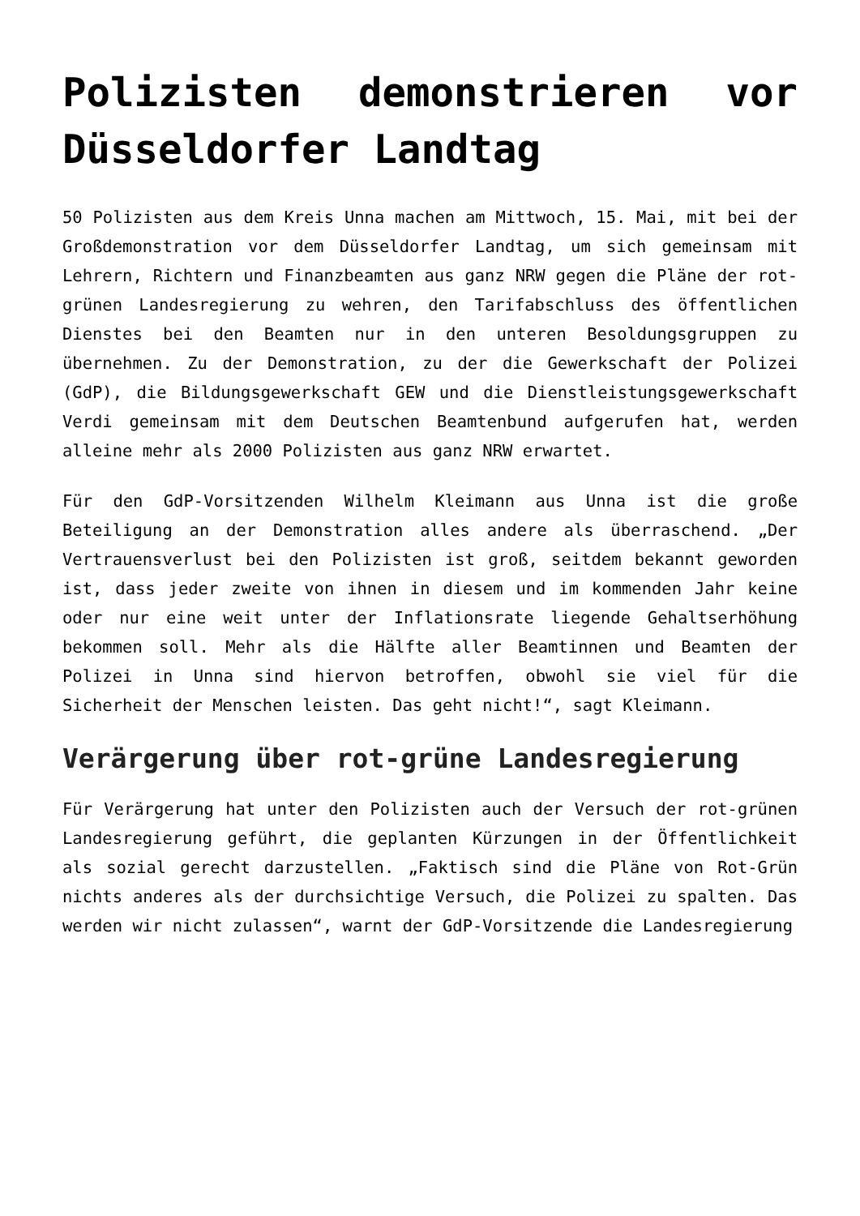Polizisten demonstrieren vor Düsseldorfer Landtag
50 Polizisten aus dem Kreis Unna machen am Mittwoch, 15. Mai, mit bei der Großdemonstration vor dem Düsseldorfer Landtag, um sich gemeinsam mit Lehrern, Richtern und Finanzbeamten aus ganz NRW gegen die Pläne der rot-grünen Landesregierung zu wehren, den Tarifabschluss des öffentlichen Dienstes bei den Beamten nur in den unteren Besoldungsgruppen zu übernehmen. Zu der Demonstration, zu der die Gewerkschaft der Polizei (GdP), die Bildungsgewerkschaft GEW und die Dienstleistungsgewerkschaft Verdi gemeinsam mit dem Deutschen Beamtenbund aufgerufen hat, werden alleine mehr als 2000 Polizisten aus ganz NRW erwartet.
Für den GdP-Vorsitzenden Wilhelm Kleimann aus Unna ist die große Beteiligung an der Demonstration alles andere als überraschend. „Der Vertrauensverlust bei den Polizisten ist groß, seitdem bekannt geworden ist, dass jeder zweite von ihnen in diesem und im kommenden Jahr keine oder nur eine weit unter der Inflationsrate liegende Gehaltserhöhung bekommen soll. Mehr als die Hälfte aller Beamtinnen und Beamten der Polizei in Unna sind hiervon betroffen, obwohl sie viel für die Sicherheit der Menschen leisten. Das geht nicht!“, sagt Kleimann.
Verärgerung über rot-grüne Landesregierung
Für Verärgerung hat unter den Polizisten auch der Versuch der rot-grünen Landesregierung geführt, die geplanten Kürzungen in der Öffentlichkeit als sozial gerecht darzustellen. „Faktisch sind die Pläne von Rot-Grün nichts anderes als der durchsichtige Versuch, die Polizei zu spalten. Das werden wir nicht zulassen“, warnt der GdP-Vorsitzende die Landesregierung